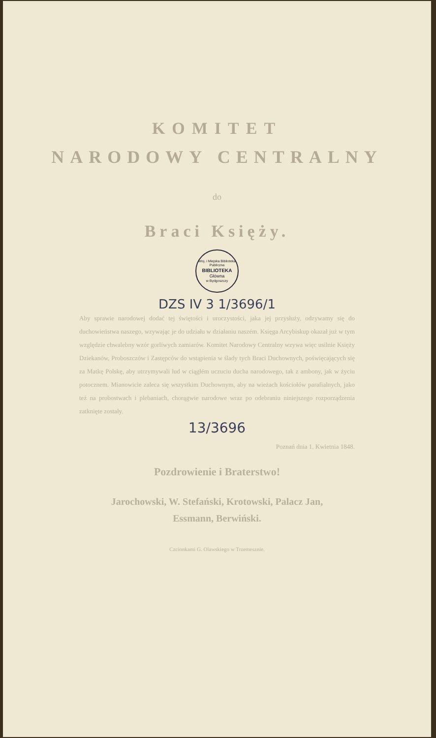KOMITET
NARODOWY CENTRALNY
do
Braci Księży.
Woj. i Miejska Biblioteka Publiczna
BIBLIOTEKA
Główna
w Bydgoszczy
DZS IV 3 1/3696/1
Aby sprawie narodowej dodać tej świętości i uroczystości, jaka jej przysłuży, odzywamy się do duchowieństwa naszego, wzywając je do udziału w działaniu naszém. Księga Arcybiskup okazał już w tym względzie chwalebny wzór gorliwych zamiarów. Komitet Narodowy Centralny wzywa więc usilnie Księży Dziekanów, Proboszczów i Zastępców do wstąpienia w ślady tych Braci Duchownych, poświęcających się za Matkę Polskę, aby utrzymywali lud w ciągłém uczuciu ducha narodowego, tak z ambony, jak w życiu potocznem. Mianowicie zaleca się wszystkim Duchownym, aby na wieżach kościołów parafialnych, jako też na probostwach i plebaniach, chorągwie narodowe wraz po odebraniu niniejszego rozporządzenia zatknięte zostały.
13/3696
Poznań dnia 1. Kwietnia 1848.
Pozdrowienie i Braterstwo!
Jarochowski, W. Stefański, Krotowski, Palacz Jan,
Essmann, Berwiński.
Czcionkami G. Olawskiego w Trzemesznie.